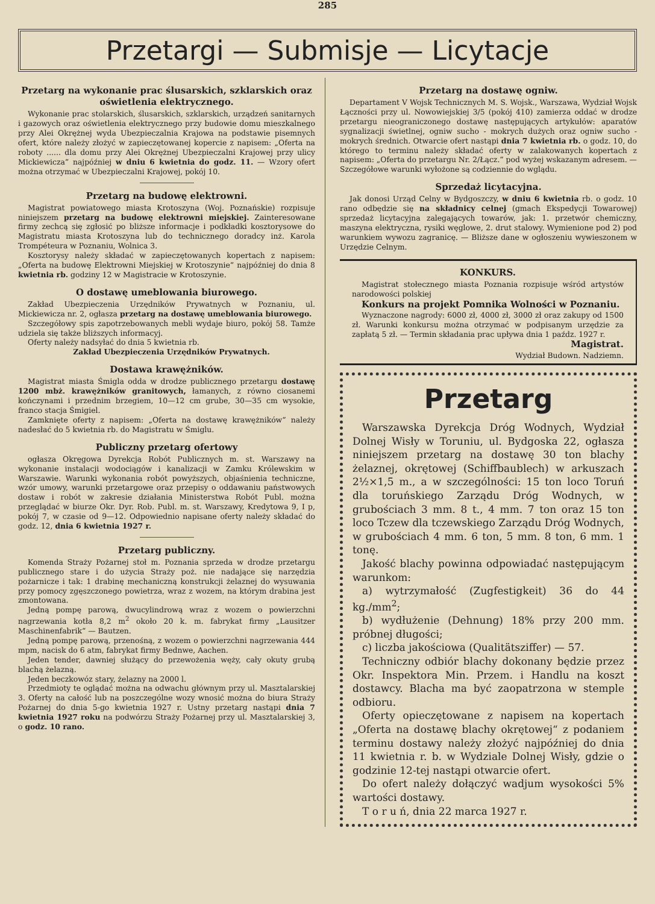285
Przetargi — Submisje — Licytacje
Przetarg na wykonanie prac ślusarskich, szklarskich oraz oświetlenia elektrycznego.
Wykonanie prac stolarskich, ślusarskich, szklarskich, urządzeń sanitarnych i gazowych oraz oświetlenia elektrycznego przy budowie domu mieszkalnego przy Alei Okrężnej wyda Ubezpieczalnia Krajowa na podstawie pisemnych ofert, które należy złożyć w zapieczętowanej kopercie z napisem: „Oferta na roboty ...... dla domu przy Alei Okrężnej Ubezpieczalni Krajowej przy ulicy Mickiewicza“ najpóźniej w dniu 6 kwietnia do godz. 11. — Wzory ofert można otrzymać w Ubezpieczalni Krajowej, pokój 10.
Przetarg na budowę elektrowni.
Magistrat powiatowego miasta Krotoszyna (Woj. Poznańskie) rozpisuje niniejszem przetarg na budowę elektrowni miejskiej. Zainteresowane firmy zechcą się zgłosić po bliższe informacje i podkładki kosztorysowe do Magistratu miasta Krotoszyna lub do technicznego doradcy inż. Karola Trompéteura w Poznaniu, Wolnica 3.
Kosztorysy należy składać w zapieczętowanych kopertach z napisem: „Oferta na budowę Elektrowni Miejskiej w Krotoszynie“ najpóźniej do dnia 8 kwietnia rb. godziny 12 w Magistracie w Krotoszynie.
O dostawę umeblowania biurowego.
Zakład Ubezpieczenia Urzędników Prywatnych w Poznaniu, ul. Mickiewicza nr. 2, ogłasza przetarg na dostawę umeblowania biurowego.
Szczegółowy spis zapotrzebowanych mebli wydaje biuro, pokój 58. Tamże udziela się także bliższych informacyj.
Oferty należy nadsyłać do dnia 5 kwietnia rb.
Zakład Ubezpieczenia Urzędników Prywatnych.
Dostawa krawężników.
Magistrat miasta Śmigla odda w drodze publicznego przetargu dostawę 1200 mbż. krawężników granitowych, łamanych, z równo ciosanemi kończynami i przednim brzegiem, 10—12 cm grube, 30—35 cm wysokie, franco stacja Śmigiel.
Zamknięte oferty z napisem: „Oferta na dostawę krawężników“ należy nadesłać do 5 kwietnia rb. do Magistratu w Śmiglu.
Publiczny przetarg ofertowy
ogłasza Okręgowa Dyrekcja Robót Publicznych m. st. Warszawy na wykonanie instalacji wodociągów i kanalizacji w Zamku Królewskim w Warszawie. Warunki wykonania robót powyższych, objaśnienia techniczne, wzór umowy, warunki przetargowe oraz przepisy o oddawaniu państwowych dostaw i robót w zakresie działania Ministerstwa Robót Publ. można przeglądać w biurze Okr. Dyr. Rob. Publ. m. st. Warszawy, Kredytowa 9, I p, pokój 7, w czasie od 9—12. Odpowiednio napisane oferty należy składać do godz. 12, dnia 6 kwietnia 1927 r.
Przetarg publiczny.
Komenda Straży Pożarnej stoł m. Poznania sprzeda w drodze przetargu publicznego stare i do użycia Straży poż. nie nadające się narzędzia pożarnicze i tak: 1 drabinę mechaniczną konstrukcji żelaznej do wysuwania przy pomocy zgęszczonego powietrza, wraz z wozem, na którym drabina jest zmontowana.
Jedną pompę parową, dwucylindrową wraz z wozem o powierzchni nagrzewania kotła 8,2 m<sup>2</sup> około 20 k. m. fabrykat firmy „Lausitzer Maschinenfabrik“ — Bautzen.
Jedną pompę parową, przenośną, z wozem o powierzchni nagrzewania 444 mpm, nacisk do 6 atm, fabrykat firmy Bednwe, Aachen.
Jeden tender, dawniej służący do przewożenia węży, cały okuty grubą blachą żelazną.
Jeden beczkowóz stary, żelazny na 2000 l.
Przedmioty te oglądać można na odwachu głównym przy ul. Masztalarskiej 3. Oferty na całość lub na poszczególne wozy wnosić można do biura Straży Pożarnej do dnia 5-go kwietnia 1927 r. Ustny przetarg nastąpi dnia 7 kwietnia 1927 roku na podwórzu Straży Pożarnej przy ul. Masztalarskiej 3, o godz. 10 rano.
Przetarg na dostawę ogniw.
Departament V Wojsk Technicznych M. S. Wojsk., Warszawa, Wydział Wojsk Łączności przy ul. Nowowiejskiej 3/5 (pokój 410) zamierza oddać w drodze przetargu nieograniczonego dostawę następujących artykułów: aparatów sygnalizacji świetlnej, ogniw sucho - mokrych dużych oraz ogniw sucho - mokrych średnich. Otwarcie ofert nastąpi dnia 7 kwietnia rb. o godz. 10, do którego to terminu należy składać oferty w zalakowanych kopertach z napisem: „Oferta do przetargu Nr. 2/Łącz.“ pod wyżej wskazanym adresem. — Szczegółowe warunki wyłożone są codziennie do wglądu.
Sprzedaż licytacyjna.
Jak donosi Urząd Celny w Bydgoszczy, w dniu 6 kwietnia rb. o godz. 10 rano odbędzie się na składnicy celnej (gmach Ekspedycji Towarowej) sprzedaż licytacyjna zalegających towarów, jak: 1. przetwór chemiczny, maszyna elektryczna, rysiki węglowe, 2. drut stalowy. Wymienione pod 2) pod warunkiem wywozu zagranicę. — Bliższe dane w ogłoszeniu wywieszonem w Urzędzie Celnym.
KONKURS.
Magistrat stołecznego miasta Poznania rozpisuje wśród artystów narodowości polskiej
Konkurs na projekt Pomnika Wolności w Poznaniu.
Wyznaczone nagrody: 6000 zł, 4000 zł, 3000 zł oraz zakupy od 1500 zł. Warunki konkursu można otrzymać w podpisanym urzędzie za zapłatą 5 zł. — Termin składania prac upływa dnia 1 paźdz. 1927 r.
Magistrat.
Wydział Budown. Nadziemn.
Przetarg
Warszawska Dyrekcja Dróg Wodnych, Wydział Dolnej Wisły w Toruniu, ul. Bydgoska 22, ogłasza niniejszem przetarg na dostawę 30 ton blachy żelaznej, okrętowej (Schiffbaublech) w arkuszach 2½×1,5 m., a w szczególności: 15 ton loco Toruń dla toruńskiego Zarządu Dróg Wodnych, w grubościach 3 mm. 8 t., 4 mm. 7 ton oraz 15 ton loco Tczew dla tczewskiego Zarządu Dróg Wodnych, w grubościach 4 mm. 6 ton, 5 mm. 8 ton, 6 mm. 1 tonę.
Jakość blachy powinna odpowiadać następującym warunkom:
a) wytrzymałość (Zugfestigkeit) 36 do 44 kg./mm<sup>2</sup>;
b) wydłużenie (Dehnung) 18% przy 200 mm. próbnej długości;
c) liczba jakościowa (Qualitätsziffer) — 57.
Techniczny odbiór blachy dokonany będzie przez Okr. Inspektora Min. Przem. i Handlu na koszt dostawcy. Blacha ma być zaopatrzona w stemple odbioru.
Oferty opieczętowane z napisem na kopertach „Oferta na dostawę blachy okrętowej“ z podaniem terminu dostawy należy złożyć najpóźniej do dnia 11 kwietnia r. b. w Wydziale Dolnej Wisły, gdzie o godzinie 12-tej nastąpi otwarcie ofert.
Do ofert należy dołączyć wadjum wysokości 5% wartości dostawy.
T o r u ń, dnia 22 marca 1927 r.